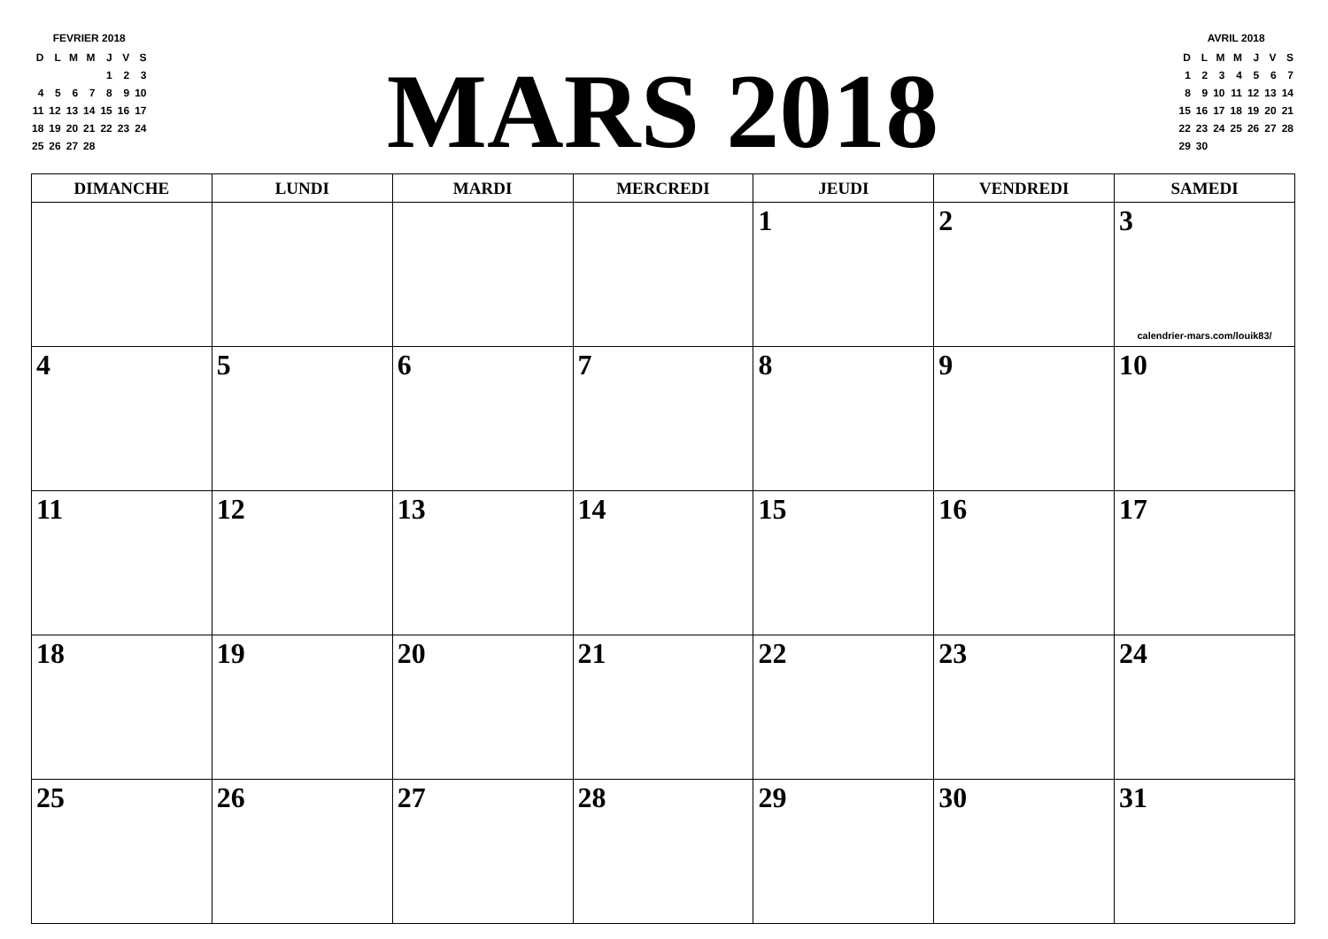FEVRIER 2018
| D | L | M | M | J | V | S |
| | | | | 1 | 2 | 3 |
| 4 | 5 | 6 | 7 | 8 | 9 | 10 |
| 11 | 12 | 13 | 14 | 15 | 16 | 17 |
| 18 | 19 | 20 | 21 | 22 | 23 | 24 |
| 25 | 26 | 27 | 28 | | | |
MARS 2018
AVRIL 2018
| D | L | M | M | J | V | S |
| 1 | 2 | 3 | 4 | 5 | 6 | 7 |
| 8 | 9 | 10 | 11 | 12 | 13 | 14 |
| 15 | 16 | 17 | 18 | 19 | 20 | 21 |
| 22 | 23 | 24 | 25 | 26 | 27 | 28 |
| 29 | 30 | | | | | |
| DIMANCHE | LUNDI | MARDI | MERCREDI | JEUDI | VENDREDI | SAMEDI |
| --- | --- | --- | --- | --- | --- | --- |
| | | | | 1 | 2 | 3 calendrier-mars.com/louik83/ |
| 4 | 5 | 6 | 7 | 8 | 9 | 10 |
| 11 | 12 | 13 | 14 | 15 | 16 | 17 |
| 18 | 19 | 20 | 21 | 22 | 23 | 24 |
| 25 | 26 | 27 | 28 | 29 | 30 | 31 |